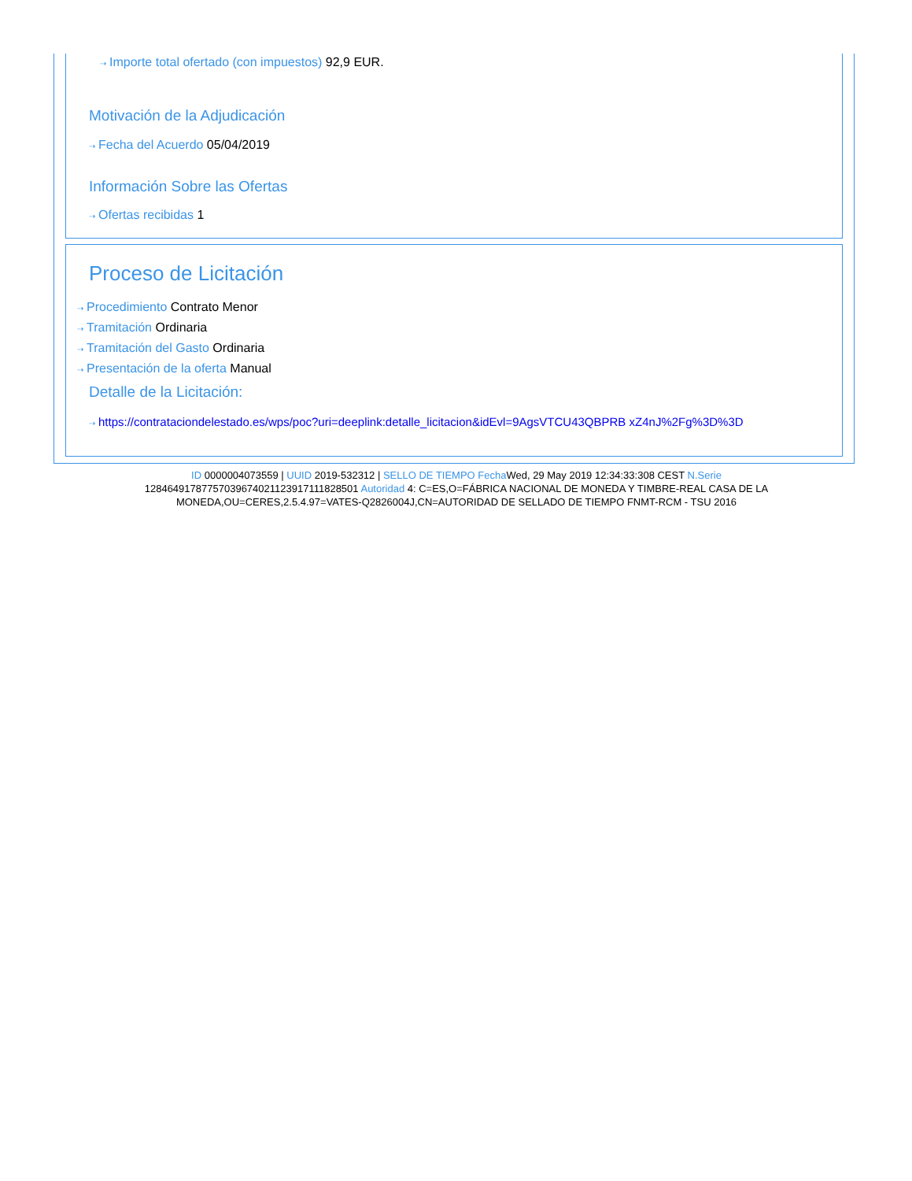⇢ Importe total ofertado (con impuestos) 92,9 EUR.
Motivación de la Adjudicación
⇢ Fecha del Acuerdo 05/04/2019
Información Sobre las Ofertas
⇢ Ofertas recibidas 1
Proceso de Licitación
⇢ Procedimiento Contrato Menor
⇢ Tramitación Ordinaria
⇢ Tramitación del Gasto Ordinaria
⇢ Presentación de la oferta Manual
Detalle de la Licitación:
⇢ https://contrataciondelestado.es/wps/poc?uri=deeplink:detalle_licitacion&idEvl=9AgsVTCU43QBPRB xZ4nJ%2Fg%3D%3D
ID 0000004073559 | UUID 2019-532312 | SELLO DE TIEMPO Fecha Wed, 29 May 2019 12:34:33:308 CEST N.Serie 128464917877570396740211239171118285​01 Autoridad 4: C=ES,O=FÁBRICA NACIONAL DE MONEDA Y TIMBRE-REAL CASA DE LA MONEDA,OU=CERES,2.5.4.97=VATES-Q2826004J,CN=AUTORIDAD DE SELLADO DE TIEMPO FNMT-RCM - TSU 2016